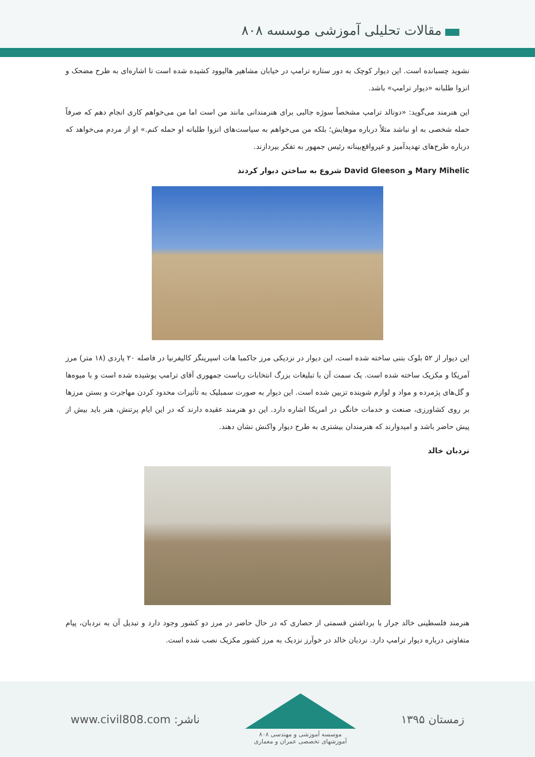مقالات تحلیلی آموزشی موسسه ۸۰۸
نشوید چسبانده است. این دیوار کوچک به دور ستاره ترامپ در خیابان مشاهیر هالیوود کشیده شده است تا اشاره‌ای به طرح مضحک و انزوا طلبانه «دیوار ترامپ» باشد.
این هنرمند می‌گوید: «دونالد ترامپ مشخصاً سوژه جالبی برای هنرمندانی مانند من است اما من می‌خواهم کاری انجام دهم که صرفاً حمله شخصی به او نباشد مثلاً درباره موهایش؛ بلکه من می‌خواهم به سیاست‌های انزوا طلبانه او حمله کنم.» او از مردم می‌خواهد که درباره طرح‌های تهدیدآمیز و غیرواقع‌بینانه رئیس جمهور به تفکر بپردازند.
Mary Mihelic و David Gleeson شروع به ساختن دیوار کردند
این دیوار از ۵۲ بلوک بتنی ساخته شده است، این دیوار در نزدیکی مرز جاکمبا هات اسپرینگز کالیفرنیا در فاصله ۲۰ یاردی (۱۸ متر) مرز آمریکا و مکزیک ساخته شده است. یک سمت آن با تبلیغات بزرگ انتخابات ریاست جمهوری آقای ترامپ پوشیده شده است و با میوه‌ها و گل‌های پژمرده و مواد و لوازم شوینده تزیین شده است. این دیوار به صورت سمبلیک به تأثیرات محدود کردن مهاجرت و بستن مرزها بر روی کشاورزی، صنعت و خدمات خانگی در امریکا اشاره دارد. این دو هنرمند عقیده دارند که در این ایام پرتنش، هنر باید بیش از پیش حاضر باشد و امیدوارند که هنرمندان بیشتری به طرح دیوار واکنش نشان دهند.
نردبان خالد
هنرمند فلسطینی خالد جرار با برداشتن قسمتی از حصاری که در حال حاضر در مرز دو کشور وجود دارد و تبدیل آن به نردبان، پیام متفاوتی درباره دیوار ترامپ دارد. نردبان خالد در خوآرز نزدیک به مرز کشور مکزیک نصب شده است.
www.civil808.com :ناشر
موسسه آموزشی و مهندسی ۸۰۸
آموزشهای تخصصی عمران و معماری
زمستان ۱۳۹۵